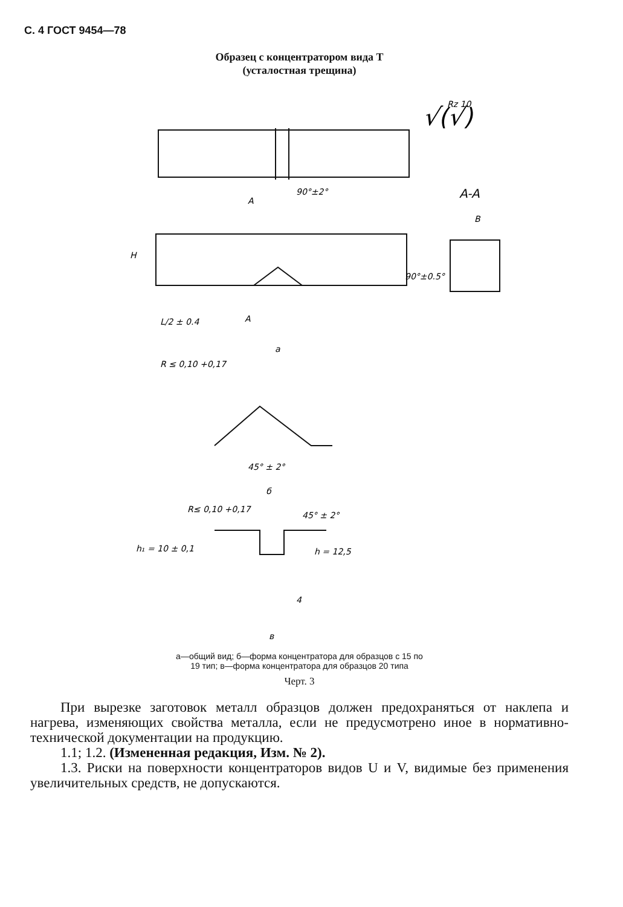С. 4 ГОСТ 9454—78
Образец с концентратором вида Т
(усталостная трещина)
Rz 10
√(√)
A
A-A
90°±2°
B
H
90°±0.5°
L/2 ± 0.4
A
a
R ≤ 0,10 +0,17
45° ± 2°
б
R≤ 0,10 +0,17
45° ± 2°
h₁ = 10 ± 0,1
h = 12,5
4
в
а—общий вид; б—форма концентратора для образцов с 15 по
19 тип; в—форма концентратора для образцов 20 типа
Черт. 3
При вырезке заготовок металл образцов должен предохраняться от наклепа и нагрева, изменяющих свойства металла, если не предусмотрено иное в нормативно-технической документации на продукцию.
1.1; 1.2. (Измененная редакция, Изм. № 2).
1.3. Риски на поверхности концентраторов видов U и V, видимые без применения увеличительных средств, не допускаются.